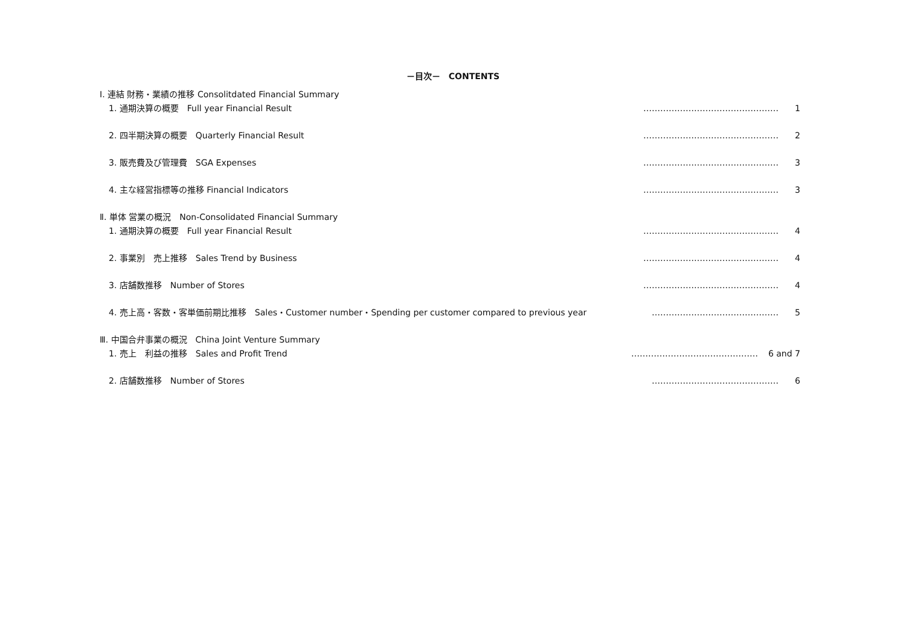－目次－　CONTENTS
Ⅰ. 連結 財務・業績の推移 Consolitdated Financial Summary
1. 通期決算の概要　Full year Financial Result ………………………………………… 1
2. 四半期決算の概要　Quarterly Financial Result ………………………………………… 2
3. 販売費及び管理費　SGA Expenses ………………………………………… 3
4. 主な経営指標等の推移 Financial Indicators ………………………………………… 3
Ⅱ. 単体 営業の概況　Non-Consolidated Financial Summary
1. 通期決算の概要　Full year Financial Result ………………………………………… 4
2. 事業別　売上推移　Sales Trend by Business ………………………………………… 4
3. 店舗数推移　Number of Stores ………………………………………… 4
4. 売上高・客数・客単価前期比推移　Sales・Customer number・Spending per customer compared to previous year ……………………………………… 5
Ⅲ. 中国合弁事業の概況　China Joint Venture Summary
1. 売上　利益の推移　Sales and Profit Trend ……………………………………… 6 and 7
2. 店舗数推移　Number of Stores ……………………………………… 6